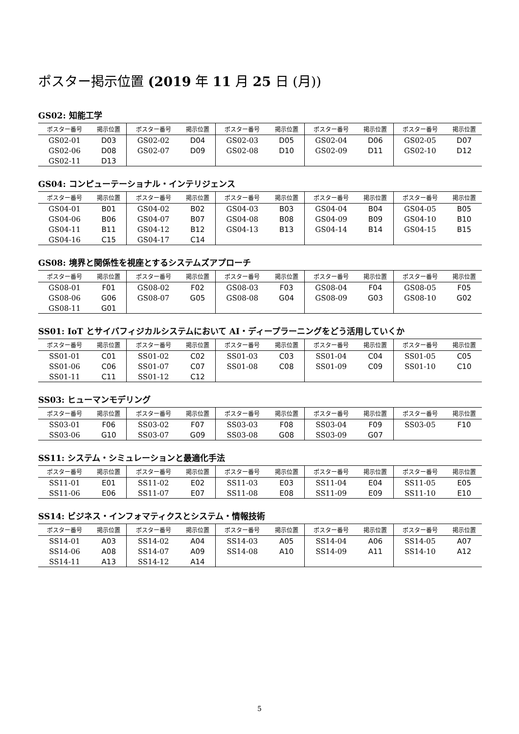ポスター掲示位置 (2019 年 11 月 25 日 (月))
GS02: 知能工学
| ポスター番号 | 掲示位置 | ポスター番号 | 掲示位置 | ポスター番号 | 掲示位置 | ポスター番号 | 掲示位置 | ポスター番号 | 掲示位置 |
| --- | --- | --- | --- | --- | --- | --- | --- | --- | --- |
| GS02-01 | D03 | GS02-02 | D04 | GS02-03 | D05 | GS02-04 | D06 | GS02-05 | D07 |
| GS02-06 | D08 | GS02-07 | D09 | GS02-08 | D10 | GS02-09 | D11 | GS02-10 | D12 |
| GS02-11 | D13 | | | | | | | | |
GS04: コンピューテーショナル・インテリジェンス
| ポスター番号 | 掲示位置 | ポスター番号 | 掲示位置 | ポスター番号 | 掲示位置 | ポスター番号 | 掲示位置 | ポスター番号 | 掲示位置 |
| --- | --- | --- | --- | --- | --- | --- | --- | --- | --- |
| GS04-01 | B01 | GS04-02 | B02 | GS04-03 | B03 | GS04-04 | B04 | GS04-05 | B05 |
| GS04-06 | B06 | GS04-07 | B07 | GS04-08 | B08 | GS04-09 | B09 | GS04-10 | B10 |
| GS04-11 | B11 | GS04-12 | B12 | GS04-13 | B13 | GS04-14 | B14 | GS04-15 | B15 |
| GS04-16 | C15 | GS04-17 | C14 | | | | | | |
GS08: 境界と関係性を視座とするシステムズアプローチ
| ポスター番号 | 掲示位置 | ポスター番号 | 掲示位置 | ポスター番号 | 掲示位置 | ポスター番号 | 掲示位置 | ポスター番号 | 掲示位置 |
| --- | --- | --- | --- | --- | --- | --- | --- | --- | --- |
| GS08-01 | F01 | GS08-02 | F02 | GS08-03 | F03 | GS08-04 | F04 | GS08-05 | F05 |
| GS08-06 | G06 | GS08-07 | G05 | GS08-08 | G04 | GS08-09 | G03 | GS08-10 | G02 |
| GS08-11 | G01 | | | | | | | | |
SS01: IoT とサイバフィジカルシステムにおいて AI・ディープラーニングをどう活用していくか
| ポスター番号 | 掲示位置 | ポスター番号 | 掲示位置 | ポスター番号 | 掲示位置 | ポスター番号 | 掲示位置 | ポスター番号 | 掲示位置 |
| --- | --- | --- | --- | --- | --- | --- | --- | --- | --- |
| SS01-01 | C01 | SS01-02 | C02 | SS01-03 | C03 | SS01-04 | C04 | SS01-05 | C05 |
| SS01-06 | C06 | SS01-07 | C07 | SS01-08 | C08 | SS01-09 | C09 | SS01-10 | C10 |
| SS01-11 | C11 | SS01-12 | C12 | | | | | | |
SS03: ヒューマンモデリング
| ポスター番号 | 掲示位置 | ポスター番号 | 掲示位置 | ポスター番号 | 掲示位置 | ポスター番号 | 掲示位置 | ポスター番号 | 掲示位置 |
| --- | --- | --- | --- | --- | --- | --- | --- | --- | --- |
| SS03-01 | F06 | SS03-02 | F07 | SS03-03 | F08 | SS03-04 | F09 | SS03-05 | F10 |
| SS03-06 | G10 | SS03-07 | G09 | SS03-08 | G08 | SS03-09 | G07 | | |
SS11: システム・シミュレーションと最適化手法
| ポスター番号 | 掲示位置 | ポスター番号 | 掲示位置 | ポスター番号 | 掲示位置 | ポスター番号 | 掲示位置 | ポスター番号 | 掲示位置 |
| --- | --- | --- | --- | --- | --- | --- | --- | --- | --- |
| SS11-01 | E01 | SS11-02 | E02 | SS11-03 | E03 | SS11-04 | E04 | SS11-05 | E05 |
| SS11-06 | E06 | SS11-07 | E07 | SS11-08 | E08 | SS11-09 | E09 | SS11-10 | E10 |
SS14: ビジネス・インフォマティクスとシステム・情報技術
| ポスター番号 | 掲示位置 | ポスター番号 | 掲示位置 | ポスター番号 | 掲示位置 | ポスター番号 | 掲示位置 | ポスター番号 | 掲示位置 |
| --- | --- | --- | --- | --- | --- | --- | --- | --- | --- |
| SS14-01 | A03 | SS14-02 | A04 | SS14-03 | A05 | SS14-04 | A06 | SS14-05 | A07 |
| SS14-06 | A08 | SS14-07 | A09 | SS14-08 | A10 | SS14-09 | A11 | SS14-10 | A12 |
| SS14-11 | A13 | SS14-12 | A14 | | | | | | |
5